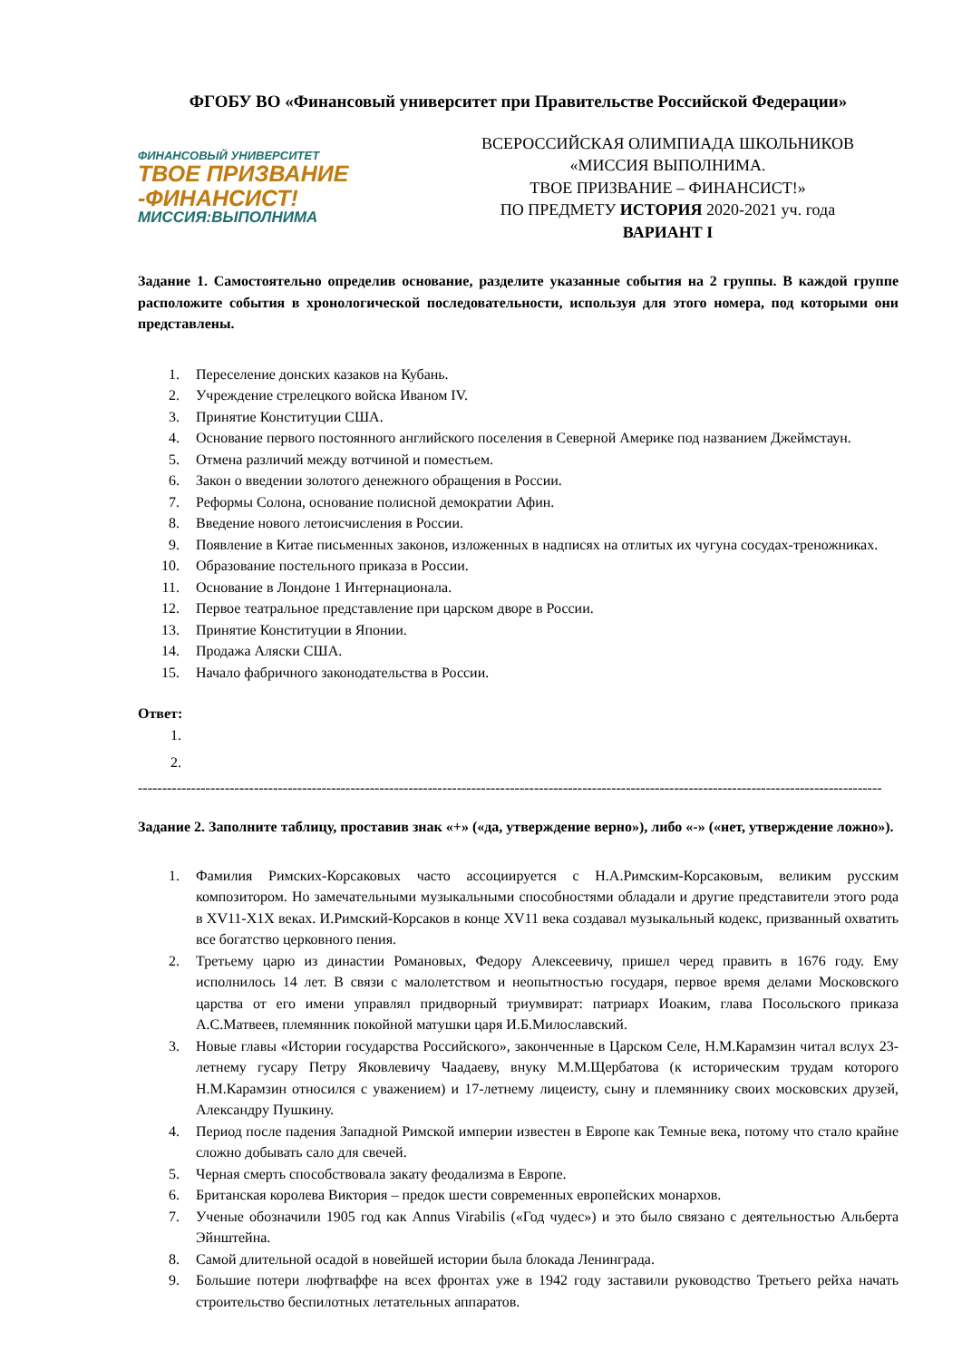ФГОБУ ВО «Финансовый университет при Правительстве Российской Федерации»
ФИНАНСОВЫЙ УНИВЕРСИТЕТ
ТВОЕ ПРИЗВАНИЕ
-ФИНАНСИСТ!
МИССИЯ:ВЫПОЛНИМА
ВСЕРОССИЙСКАЯ ОЛИМПИАДА ШКОЛЬНИКОВ
«МИССИЯ ВЫПОЛНИМА.
ТВОЕ ПРИЗВАНИЕ – ФИНАНСИСТ!»
ПО ПРЕДМЕТУ ИСТОРИЯ 2020-2021 уч. года
ВАРИАНТ I
Задание 1. Самостоятельно определив основание, разделите указанные события на 2 группы. В каждой группе расположите события в хронологической последовательности, используя для этого номера, под которыми они представлены.
1. Переселение донских казаков на Кубань.
2. Учреждение стрелецкого войска Иваном IV.
3. Принятие Конституции США.
4. Основание первого постоянного английского поселения в Северной Америке под названием Джеймстаун.
5. Отмена различий между вотчиной и поместьем.
6. Закон о введении золотого денежного обращения в России.
7. Реформы Солона, основание полисной демократии Афин.
8. Введение нового летоисчисления в России.
9. Появление в Китае письменных законов, изложенных в надписях на отлитых их чугуна сосудах-треножниках.
10. Образование постельного приказа в России.
11. Основание в Лондоне 1 Интернационала.
12. Первое театральное представление при царском дворе в России.
13. Принятие Конституции в Японии.
14. Продажа Аляски США.
15. Начало фабричного законодательства в России.
Ответ:
1.
2.
----------------------------------------------------------------------------------------------------------------------------------------------------------
Задание 2. Заполните таблицу, проставив знак «+» («да, утверждение верно»), либо «-» («нет, утверждение ложно»).
1. Фамилия Римских-Корсаковых часто ассоциируется с Н.А.Римским-Корсаковым, великим русским композитором. Но замечательными музыкальными способностями обладали и другие представители этого рода в XV11-X1X веках. И.Римский-Корсаков в конце XV11 века создавал музыкальный кодекс, призванный охватить все богатство церковного пения.
2. Третьему царю из династии Романовых, Федору Алексеевичу, пришел черед править в 1676 году. Ему исполнилось 14 лет. В связи с малолетством и неопытностью государя, первое время делами Московского царства от его имени управлял придворный триумвират: патриарх Иоаким, глава Посольского приказа А.С.Матвеев, племянник покойной матушки царя И.Б.Милославский.
3. Новые главы «Истории государства Российского», законченные в Царском Селе, Н.М.Карамзин читал вслух 23-летнему гусару Петру Яковлевичу Чаадаеву, внуку М.М.Щербатова (к историческим трудам которого Н.М.Карамзин относился с уважением) и 17-летнему лицеисту, сыну и племяннику своих московских друзей, Александру Пушкину.
4. Период после падения Западной Римской империи известен в Европе как Темные века, потому что стало крайне сложно добывать сало для свечей.
5. Черная смерть способствовала закату феодализма в Европе.
6. Британская королева Виктория – предок шести современных европейских монархов.
7. Ученые обозначили 1905 год как Annus Virabilis («Год чудес») и это было связано с деятельностью Альберта Эйнштейна.
8. Самой длительной осадой в новейшей истории была блокада Ленинграда.
9. Большие потери люфтваффе на всех фронтах уже в 1942 году заставили руководство Третьего рейха начать строительство беспилотных летательных аппаратов.